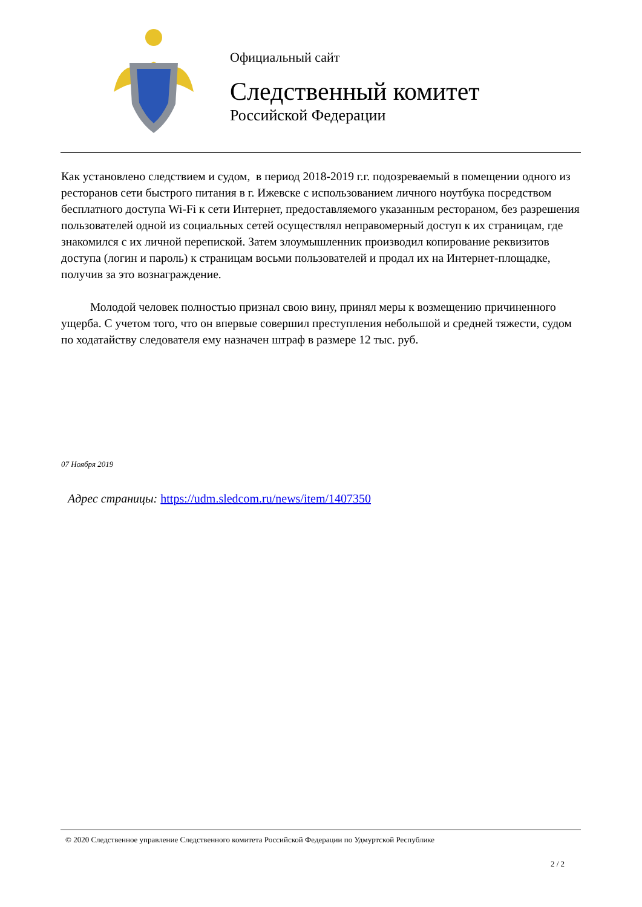Официальный сайт
Следственный комитет
Российской Федерации
Как установлено следствием и судом, в период 2018-2019 г.г. подозреваемый в помещении одного из ресторанов сети быстрого питания в г. Ижевске с использованием личного ноутбука посредством бесплатного доступа Wi-Fi к сети Интернет, предоставляемого указанным рестораном, без разрешения пользователей одной из социальных сетей осуществлял неправомерный доступ к их страницам, где знакомился с их личной перепиской. Затем злоумышленник производил копирование реквизитов доступа (логин и пароль) к страницам восьми пользователей и продал их на Интернет-площадке, получив за это вознаграждение.
Молодой человек полностью признал свою вину, принял меры к возмещению причиненного ущерба. С учетом того, что он впервые совершил преступления небольшой и средней тяжести, судом по ходатайству следователя ему назначен штраф в размере 12 тыс. руб.
07 Ноября 2019
Адрес страницы: https://udm.sledcom.ru/news/item/1407350
© 2020 Следственное управление Следственного комитета Российской Федерации по Удмуртской Республике
2 / 2